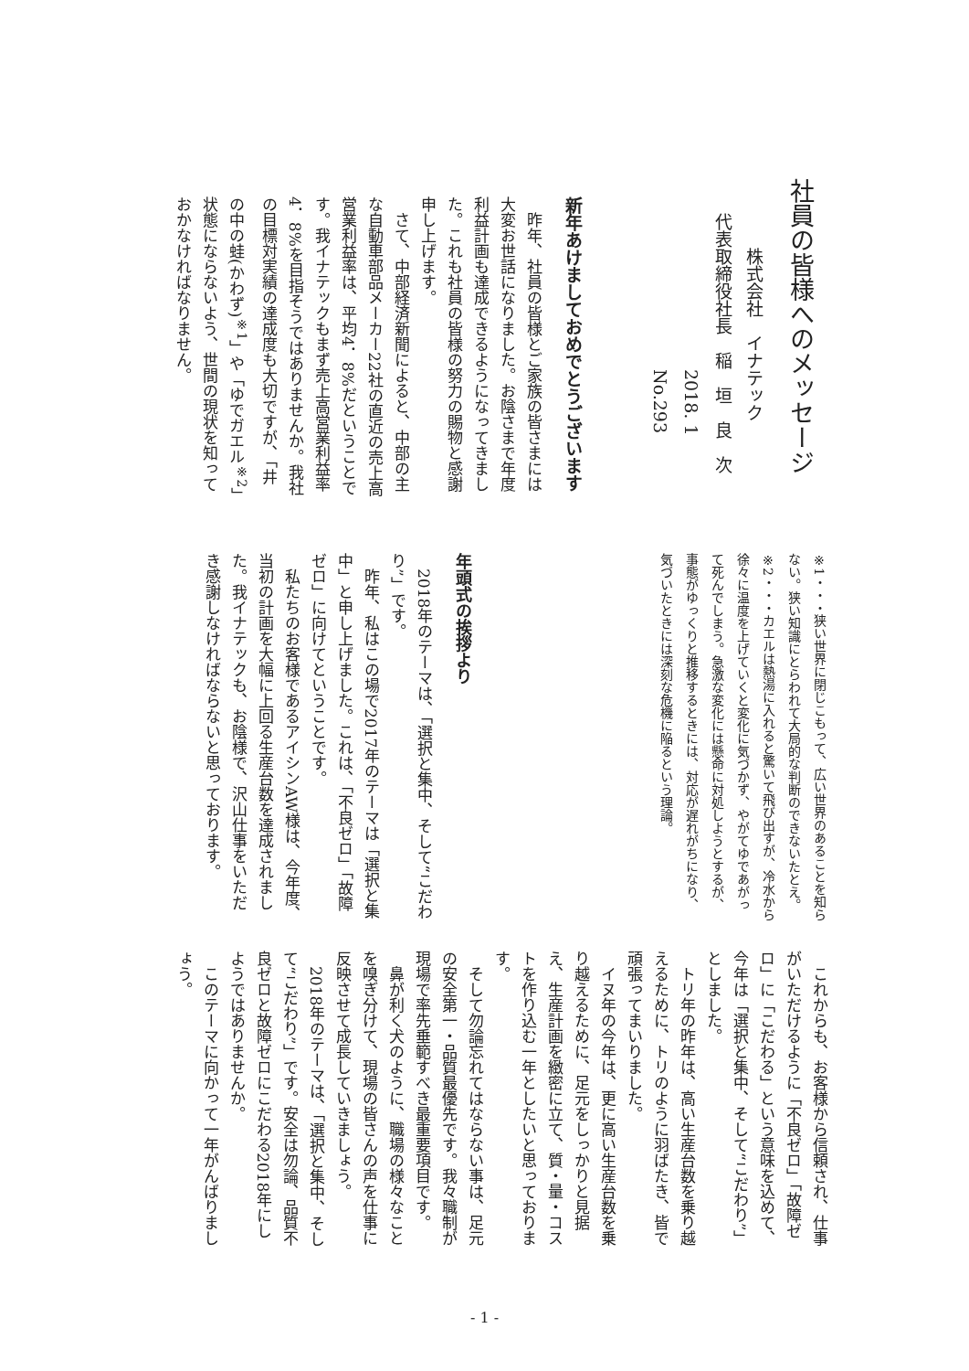社員の皆様へのメッセージ
　　　　株式会社　イナテック
　　代表取締役社長　稲　垣　良　次
　　　　　　　　　　　2018. 1
　　　　　　　　　　　No.293
新年あけましておめでとうございます
　昨年、社員の皆様とご家族の皆さまには大変お世話になりました。お陰さまで年度利益計画も達成できるようになってきました。これも社員の皆様の努力の賜物と感謝申し上げます。
　さて、中部経済新聞によると、中部の主な自動車部品メーカー22社の直近の売上高営業利益率は、平均4．8%だということです。我イナテックもまず売上高営業利益率4．8%を目指そうではありませんか。我社の目標対実績の達成度も大切ですが、「井の中の蛙(かわず)<sup>※1</sup>」や「ゆでガエル<sup>※2</sup>」状態にならないよう、世間の現状を知っておかなければなりません。
※1・・・狭い世界に閉じこもって、広い世界のあることを知らない。狭い知識にとらわれて大局的な判断のできないたとえ。
※2・・・カエルは熱湯に入れると驚いて飛び出すが、冷水から徐々に温度を上げていくと変化に気づかず、やがてゆであがって死んでしまう。急激な変化には懸命に対処しようとするが、事態がゆっくりと推移するときには、対応が遅れがちになり、気づいたときには深刻な危機に陥るという理論。
年頭式の挨拶より
　2018年のテーマは、「選択と集中、そして“こだわり”」です。
　昨年、私はこの場で2017年のテーマは「選択と集中」と申し上げました。これは、「不良ゼロ」「故障ゼロ」に向けてということです。
　私たちのお客様であるアイシンAW様は、今年度、当初の計画を大幅に上回る生産台数を達成されました。我イナテックも、お陰様で、沢山仕事をいただき感謝しなければならないと思っております。
　これからも、お客様から信頼され、仕事がいただけるように「不良ゼロ」「故障ゼロ」に「こだわる」という意味を込めて、今年は「選択と集中、そして“こだわり”」としました。
　トリ年の昨年は、高い生産台数を乗り越えるために、トリのように羽ばたき、皆で頑張ってまいりました。
　イヌ年の今年は、更に高い生産台数を乗り越えるために、足元をしっかりと見据え、生産計画を緻密に立て、質・量・コストを作り込む一年としたいと思っております。
　そして勿論忘れてはならない事は、足元の安全第一・品質最優先です。我々職制が現場で率先垂範すべき最重要項目です。
　鼻が利く犬のように、職場の様々なことを嗅ぎ分けて、現場の皆さんの声を仕事に反映させて成長していきましょう。
　2018年のテーマは、「選択と集中、そして“こだわり”」です。安全は勿論、品質不良ゼロと故障ゼロにこだわる2018年にしようではありませんか。
　このテーマに向かって一年がんばりましょう。
- 1 -